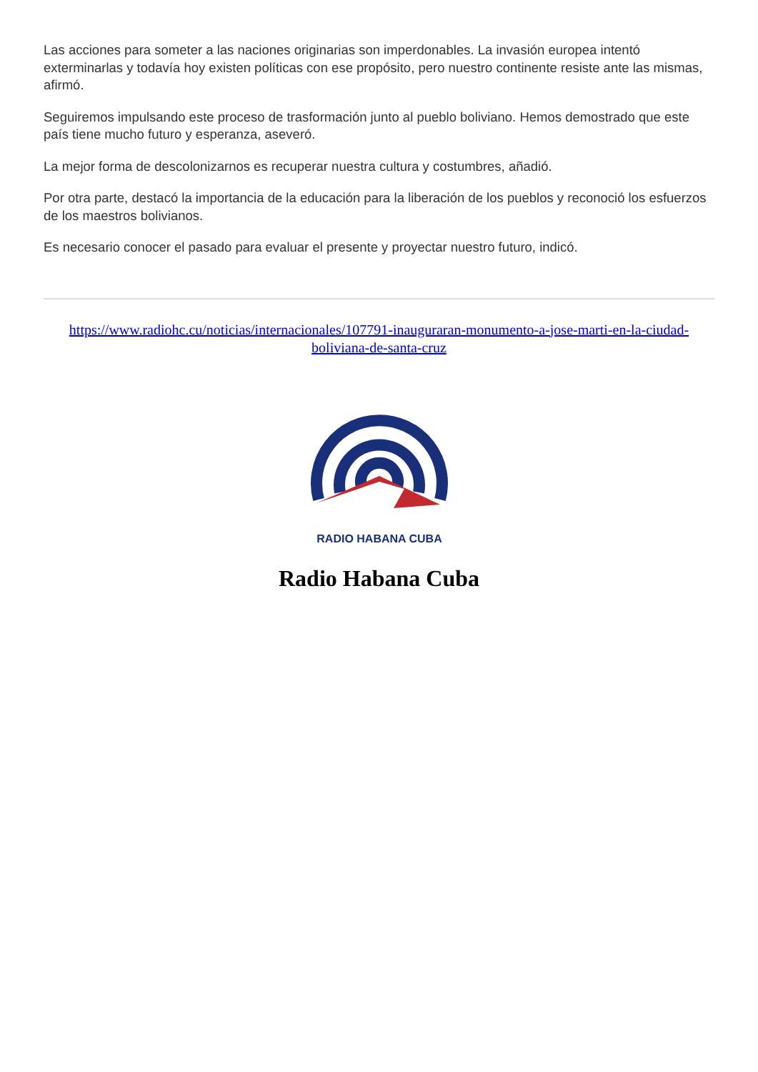Las acciones para someter a las naciones originarias son imperdonables. La invasión europea intentó exterminarlas y todavía hoy existen políticas con ese propósito, pero nuestro continente resiste ante las mismas, afirmó.
Seguiremos impulsando este proceso de trasformación junto al pueblo boliviano. Hemos demostrado que este país tiene mucho futuro y esperanza, aseveró.
La mejor forma de descolonizarnos es recuperar nuestra cultura y costumbres, añadió.
Por otra parte, destacó la importancia de la educación para la liberación de los pueblos y reconoció los esfuerzos de los maestros bolivianos.
Es necesario conocer el pasado para evaluar el presente y proyectar nuestro futuro, indicó.
https://www.radiohc.cu/noticias/internacionales/107791-inauguraran-monumento-a-jose-marti-en-la-ciudad-boliviana-de-santa-cruz
RADIO HABANA CUBA
Radio Habana Cuba